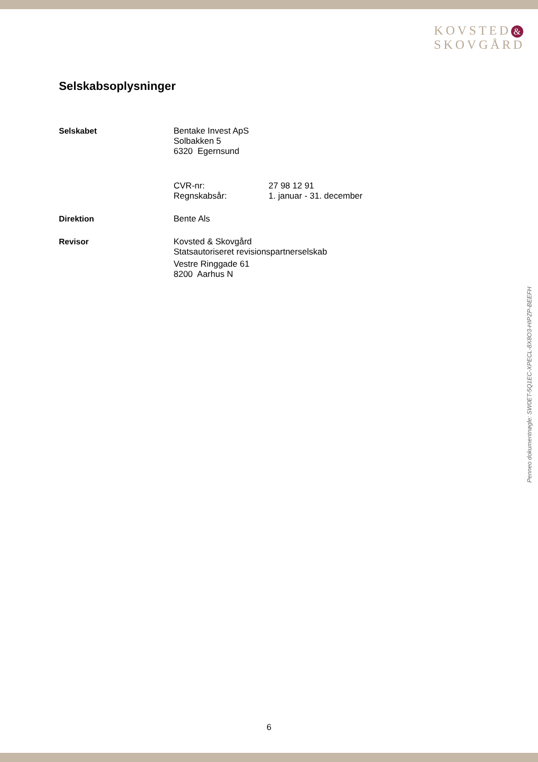KOVSTED &
SKOVGÅRD
Selskabsoplysninger
Selskabet Bentake Invest ApS
Solbakken 5
6320 Egernsund
CVR-nr: 27 98 12 91
Regnskabsår: 1. januar - 31. december
Direktion Bente Als
Revisor Kovsted & Skovgård
Statsautoriseret revisionspartnerselskab
Vestre Ringgade 61
8200 Aarhus N
Penneo dokumentnøgle: SW0ET-5Q1EC-XPECL-8X8O3-HIPZP-BEEFH
6